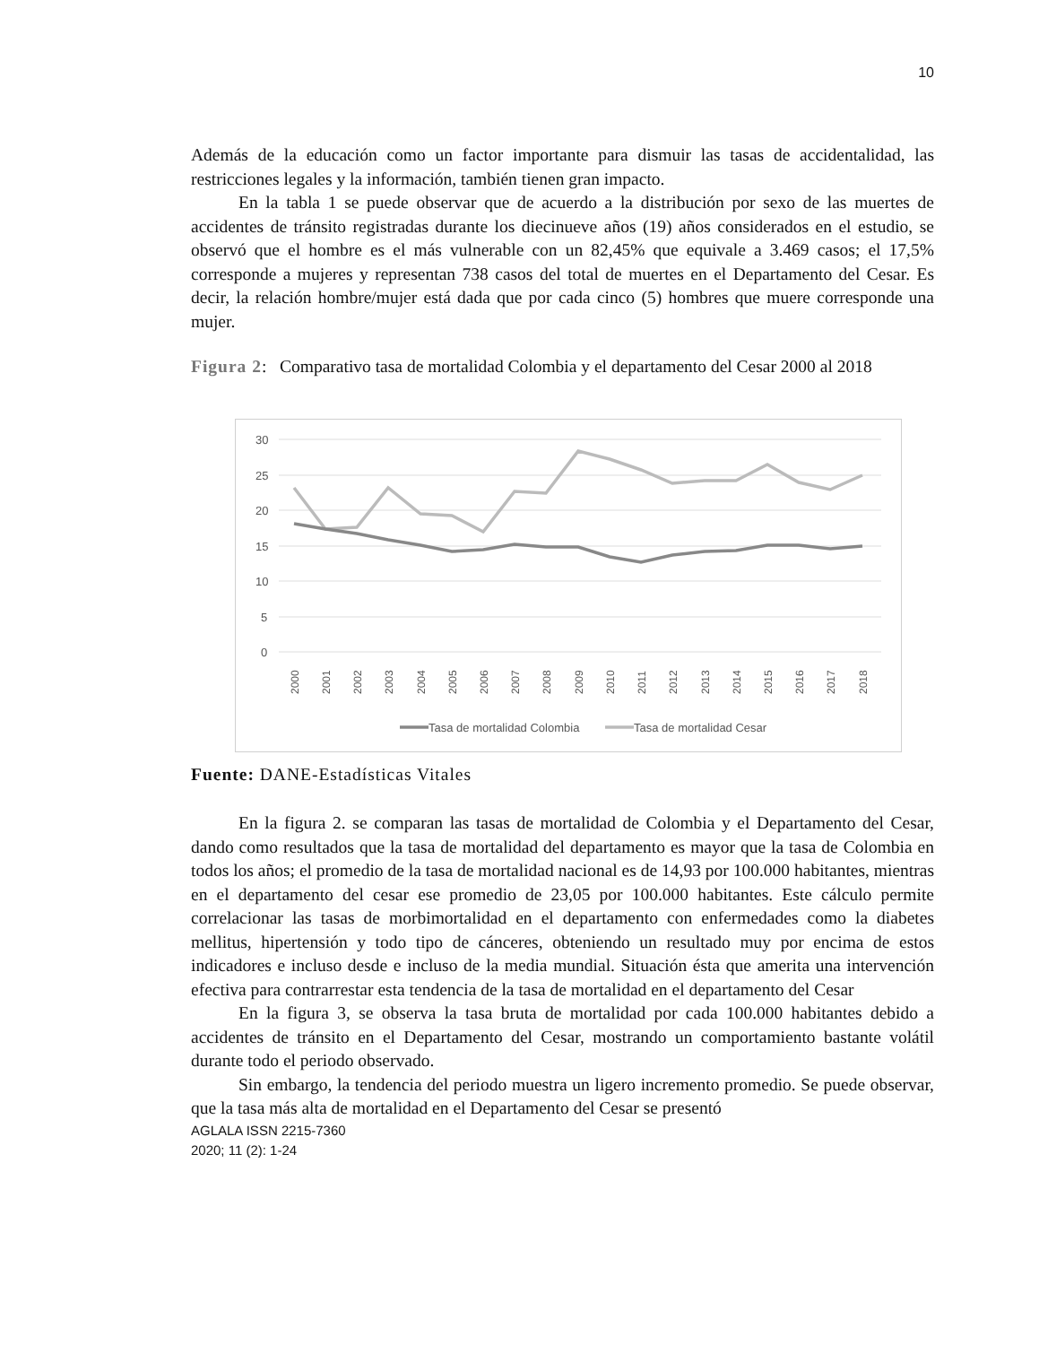10
Además de la educación como un factor importante para dismuir las tasas de accidentalidad, las restricciones legales y la información, también tienen gran impacto.
En la tabla 1 se puede observar que de acuerdo a la distribución por sexo de las muertes de accidentes de tránsito registradas durante los diecinueve años (19) años considerados en el estudio, se observó que el hombre es el más vulnerable con un 82,45% que equivale a 3.469 casos; el 17,5% corresponde a mujeres y representan 738 casos del total de muertes en el Departamento del Cesar. Es decir, la relación hombre/mujer está dada que por cada cinco (5) hombres que muere corresponde una mujer.
Figura 2: Comparativo tasa de mortalidad Colombia y el departamento del Cesar 2000 al 2018
30
25
20
15
10
5
0
2000
2001
2002
2003
2004
2005
2006
2007
2008
2009
2010
2011
2012
2013
2014
2015
2016
2017
2018
Tasa de mortalidad Colombia
Tasa de mortalidad Cesar
Fuente: DANE-Estadísticas Vitales
En la figura 2. se comparan las tasas de mortalidad de Colombia y el Departamento del Cesar, dando como resultados que la tasa de mortalidad del departamento es mayor que la tasa de Colombia en todos los años; el promedio de la tasa de mortalidad nacional es de 14,93 por 100.000 habitantes, mientras en el departamento del cesar ese promedio de 23,05 por 100.000 habitantes. Este cálculo permite correlacionar las tasas de morbimortalidad en el departamento con enfermedades como la diabetes mellitus, hipertensión y todo tipo de cánceres, obteniendo un resultado muy por encima de estos indicadores e incluso desde e incluso de la media mundial. Situación ésta que amerita una intervención efectiva para contrarrestar esta tendencia de la tasa de mortalidad en el departamento del Cesar
En la figura 3, se observa la tasa bruta de mortalidad por cada 100.000 habitantes debido a accidentes de tránsito en el Departamento del Cesar, mostrando un comportamiento bastante volátil durante todo el periodo observado.
Sin embargo, la tendencia del periodo muestra un ligero incremento promedio. Se puede observar, que la tasa más alta de mortalidad en el Departamento del Cesar se presentó
AGLALA ISSN 2215-7360
2020; 11 (2): 1-24